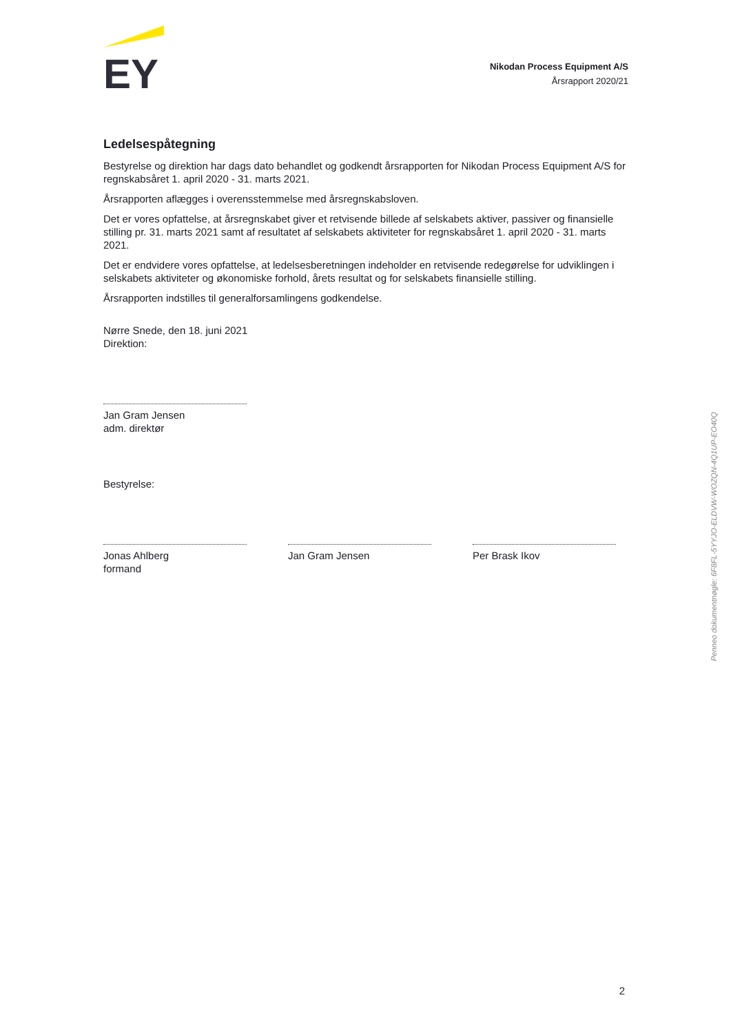EY
Nikodan Process Equipment A/S
Årsrapport 2020/21
Ledelsespåtegning
Bestyrelse og direktion har dags dato behandlet og godkendt årsrapporten for Nikodan Process Equipment A/S for regnskabsåret 1. april 2020 - 31. marts 2021.
Årsrapporten aflægges i overensstemmelse med årsregnskabsloven.
Det er vores opfattelse, at årsregnskabet giver et retvisende billede af selskabets aktiver, passiver og finansielle stilling pr. 31. marts 2021 samt af resultatet af selskabets aktiviteter for regnskabsåret 1. april 2020 - 31. marts 2021.
Det er endvidere vores opfattelse, at ledelsesberetningen indeholder en retvisende redegørelse for udviklingen i selskabets aktiviteter og økonomiske forhold, årets resultat og for selskabets finansielle stilling.
Årsrapporten indstilles til generalforsamlingens godkendelse.
Nørre Snede, den 18. juni 2021
Direktion:
Jan Gram Jensen
adm. direktør
Bestyrelse:
Jonas Ahlberg
formand
Jan Gram Jensen Per Brask Ikov
Penneo dokumentnøgle: 6F8FL-5YYJO-ELDVW-WOZQN-4Q1UP-EO40Q
2